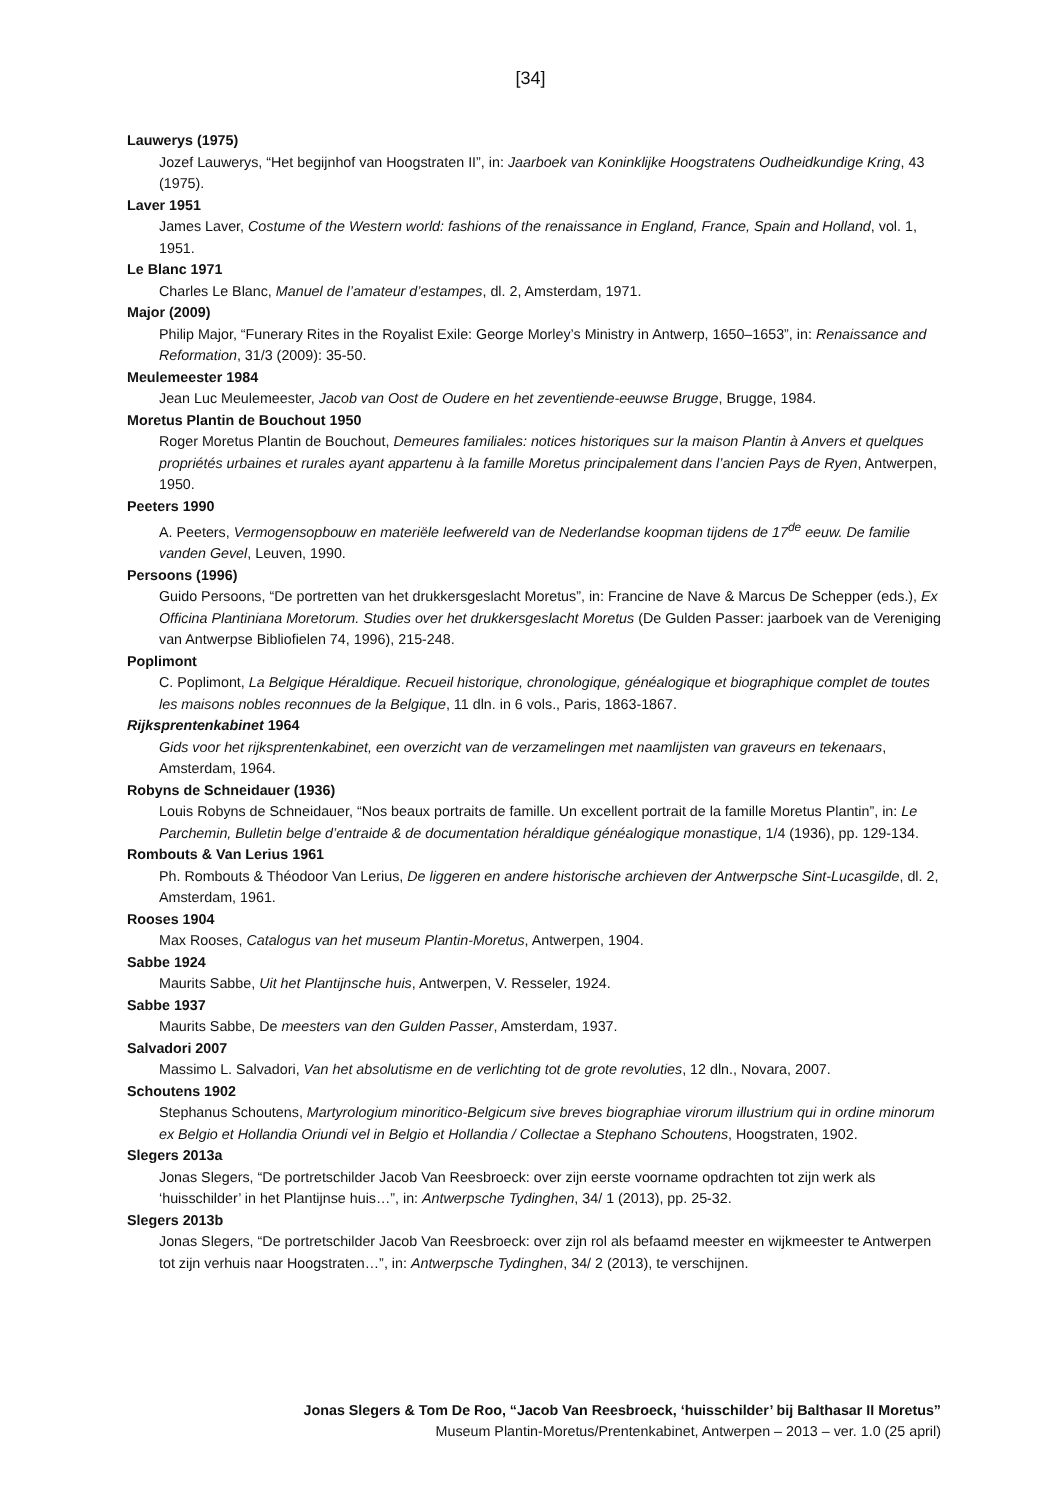[34]
Lauwerys (1975)
Jozef Lauwerys, “Het begijnhof van Hoogstraten II”, in: Jaarboek van Koninklijke Hoogstratens Oudheidkundige Kring, 43 (1975).
Laver 1951
James Laver, Costume of the Western world: fashions of the renaissance in England, France, Spain and Holland, vol. 1, 1951.
Le Blanc 1971
Charles Le Blanc, Manuel de l’amateur d’estampes, dl. 2, Amsterdam, 1971.
Major (2009)
Philip Major, “Funerary Rites in the Royalist Exile: George Morley’s Ministry in Antwerp, 1650–1653”, in: Renaissance and Reformation, 31/3 (2009): 35-50.
Meulemeester 1984
Jean Luc Meulemeester, Jacob van Oost de Oudere en het zeventiende-eeuwse Brugge, Brugge, 1984.
Moretus Plantin de Bouchout 1950
Roger Moretus Plantin de Bouchout, Demeures familiales: notices historiques sur la maison Plantin à Anvers et quelques propriétés urbaines et rurales ayant appartenu à la famille Moretus principalement dans l’ancien Pays de Ryen, Antwerpen, 1950.
Peeters 1990
A. Peeters, Vermogensopbouw en materiële leefwereld van de Nederlandse koopman tijdens de 17<sup>de</sup> eeuw. De familie vanden Gevel, Leuven, 1990.
Persoons (1996)
Guido Persoons, “De portretten van het drukkersgeslacht Moretus”, in: Francine de Nave & Marcus De Schepper (eds.), Ex Officina Plantiniana Moretorum. Studies over het drukkersgeslacht Moretus (De Gulden Passer: jaarboek van de Vereniging van Antwerpse Bibliofielen 74, 1996), 215-248.
Poplimont
C. Poplimont, La Belgique Héraldique. Recueil historique, chronologique, généalogique et biographique complet de toutes les maisons nobles reconnues de la Belgique, 11 dln. in 6 vols., Paris, 1863-1867.
Rijksprentenkabinet 1964
Gids voor het rijksprentenkabinet, een overzicht van de verzamelingen met naamlijsten van graveurs en tekenaars, Amsterdam, 1964.
Robyns de Schneidauer (1936)
Louis Robyns de Schneidauer, “Nos beaux portraits de famille. Un excellent portrait de la famille Moretus Plantin”, in: Le Parchemin, Bulletin belge d’entraide & de documentation héraldique généalogique monastique, 1/4 (1936), pp. 129-134.
Rombouts & Van Lerius 1961
Ph. Rombouts & Théodoor Van Lerius, De liggeren en andere historische archieven der Antwerpsche Sint-Lucasgilde, dl. 2, Amsterdam, 1961.
Rooses 1904
Max Rooses, Catalogus van het museum Plantin-Moretus, Antwerpen, 1904.
Sabbe 1924
Maurits Sabbe, Uit het Plantijnsche huis, Antwerpen, V. Resseler, 1924.
Sabbe 1937
Maurits Sabbe, De meesters van den Gulden Passer, Amsterdam, 1937.
Salvadori 2007
Massimo L. Salvadori, Van het absolutisme en de verlichting tot de grote revoluties, 12 dln., Novara, 2007.
Schoutens 1902
Stephanus Schoutens, Martyrologium minoritico-Belgicum sive breves biographiae virorum illustrium qui in ordine minorum ex Belgio et Hollandia Oriundi vel in Belgio et Hollandia / Collectae a Stephano Schoutens, Hoogstraten, 1902.
Slegers 2013a
Jonas Slegers, “De portretschilder Jacob Van Reesbroeck: over zijn eerste voorname opdrachten tot zijn werk als ‘huisschilder’ in het Plantijnse huis…”, in: Antwerpsche Tydinghen, 34/ 1 (2013), pp. 25-32.
Slegers 2013b
Jonas Slegers, “De portretschilder Jacob Van Reesbroeck: over zijn rol als befaamd meester en wijkmeester te Antwerpen tot zijn verhuis naar Hoogstraten…”, in: Antwerpsche Tydinghen, 34/ 2 (2013), te verschijnen.
Jonas Slegers & Tom De Roo, “Jacob Van Reesbroeck, ‘huisschilder’ bij Balthasar II Moretus”
Museum Plantin-Moretus/Prentenkabinet, Antwerpen – 2013 – ver. 1.0 (25 april)